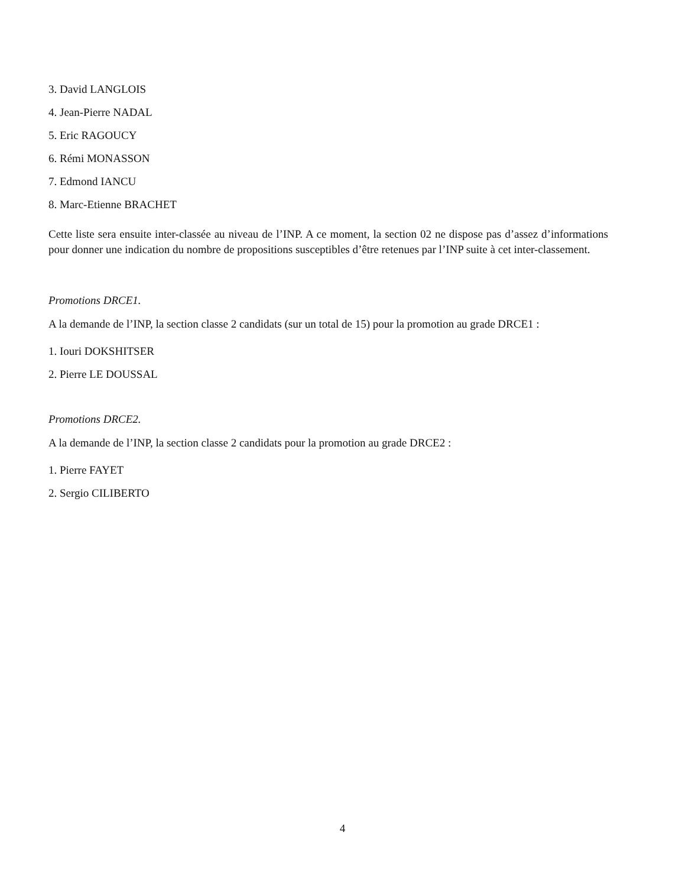3. David LANGLOIS
4. Jean-Pierre NADAL
5. Eric RAGOUCY
6. Rémi MONASSON
7. Edmond IANCU
8. Marc-Etienne BRACHET
Cette liste sera ensuite inter-classée au niveau de l’INP. A ce moment, la section 02 ne dispose pas d’assez d’informations pour donner une indication du nombre de propositions susceptibles d’être retenues par l’INP suite à cet inter-classement.
Promotions DRCE1.
A la demande de l’INP, la section classe 2 candidats (sur un total de 15) pour la promotion au grade DRCE1 :
1. Iouri DOKSHITSER
2. Pierre LE DOUSSAL
Promotions DRCE2.
A la demande de l’INP, la section classe 2 candidats pour la promotion au grade DRCE2 :
1. Pierre FAYET
2. Sergio CILIBERTO
4